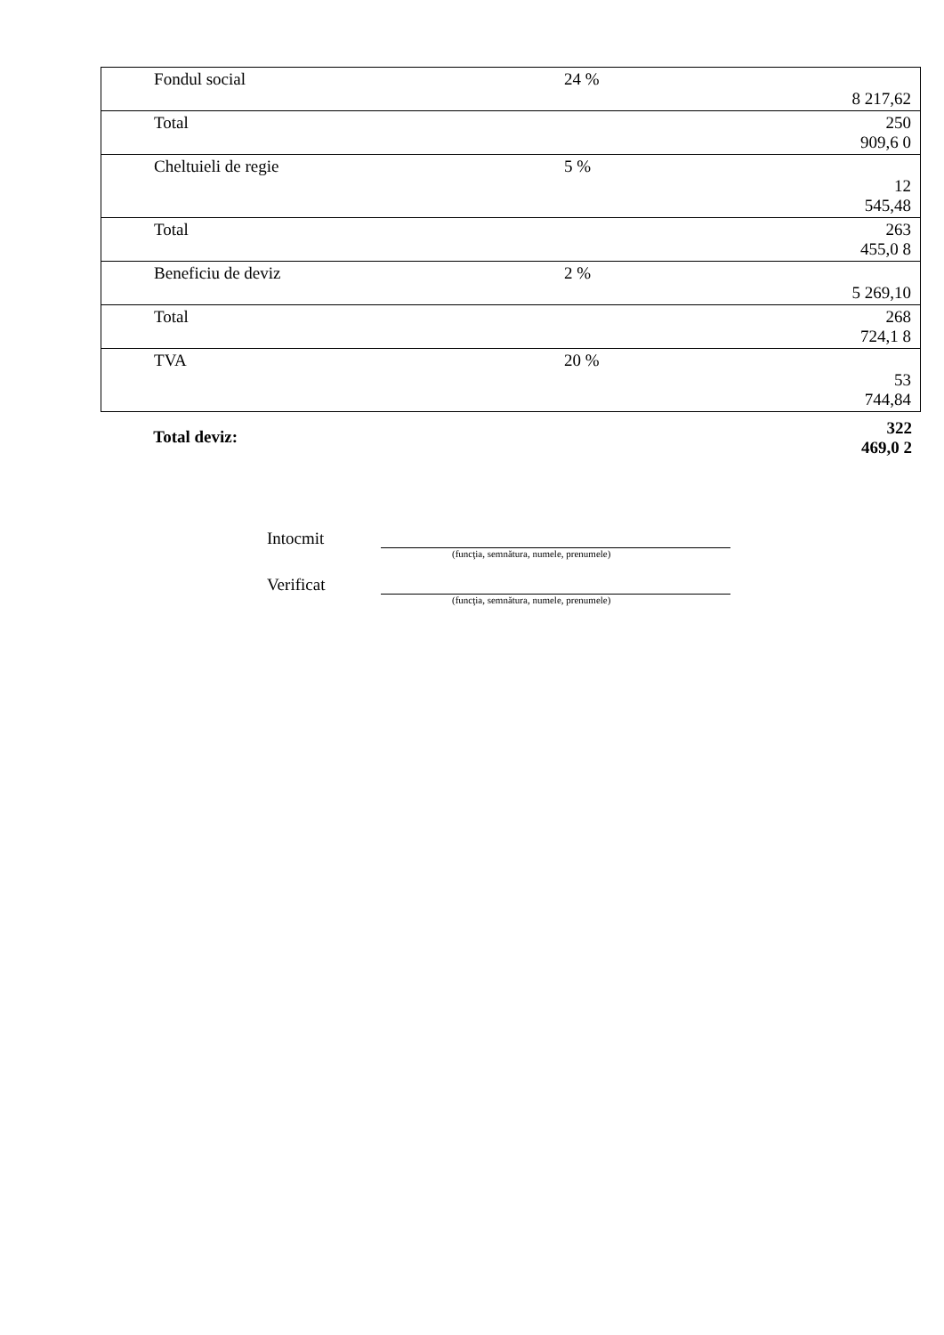| | Fondul social | 24 % | 8 217,62 |
| | Total | | 250 909,6 0 |
| | Cheltuieli de regie | 5 % | 12 545,48 |
| | Total | | 263 455,0 8 |
| | Beneficiu de deviz | 2 % | 5 269,10 |
| | Total | | 268 724,1 8 |
| | TVA | 20 % | 53 744,84 |
| | Total deviz: | | 322 469,0 2 |
Intocmit
(funcţia, semnătura, numele, prenumele)
Verificat
(funcţia, semnătura, numele, prenumele)